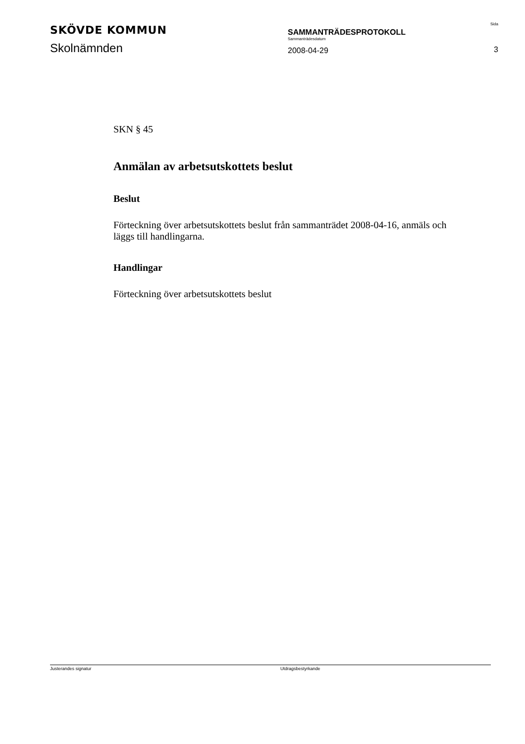SKÖVDE KOMMUN
Skolnämnden
SAMMANTRÄDESPROTOKOLL
Sammanträdesdatum
2008-04-29
Sida
3
SKN § 45
Anmälan av arbetsutskottets beslut
Beslut
Förteckning över arbetsutskottets beslut från sammanträdet 2008-04-16, anmäls och läggs till handlingarna.
Handlingar
Förteckning över arbetsutskottets beslut
Justerandes signatur Utdragsbestyrkande